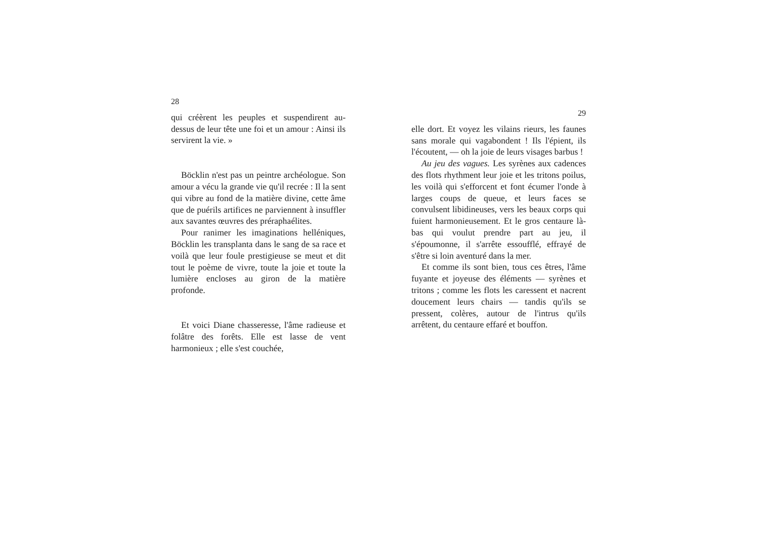28
qui créèrent les peuples et suspendirent au-dessus de leur tête une foi et un amour : Ainsi ils servirent la vie. »
Böcklin n'est pas un peintre archéologue. Son amour a vécu la grande vie qu'il recrée : Il la sent qui vibre au fond de la matière divine, cette âme que de puérils artifices ne parviennent à insuffler aux savantes œuvres des préraphaélites.
Pour ranimer les imaginations helléniques, Böcklin les transplanta dans le sang de sa race et voilà que leur foule prestigieuse se meut et dit tout le poème de vivre, toute la joie et toute la lumière encloses au giron de la matière profonde.
Et voici Diane chasseresse, l'âme radieuse et folâtre des forêts. Elle est lasse de vent harmonieux ; elle s'est couchée,
29
elle dort. Et voyez les vilains rieurs, les faunes sans morale qui vagabondent ! Ils l'épient, ils l'écoutent, — oh la joie de leurs visages barbus !
Au jeu des vagues. Les syrènes aux cadences des flots rhythment leur joie et les tritons poilus, les voilà qui s'efforcent et font écumer l'onde à larges coups de queue, et leurs faces se convulsent libidineuses, vers les beaux corps qui fuient harmonieusement. Et le gros centaure là-bas qui voulut prendre part au jeu, il s'époumonne, il s'arrête essoufflé, effrayé de s'être si loin aventuré dans la mer.
Et comme ils sont bien, tous ces êtres, l'âme fuyante et joyeuse des éléments — syrènes et tritons ; comme les flots les caressent et nacrent doucement leurs chairs — tandis qu'ils se pressent, colères, autour de l'intrus qu'ils arrêtent, du centaure effaré et bouffon.